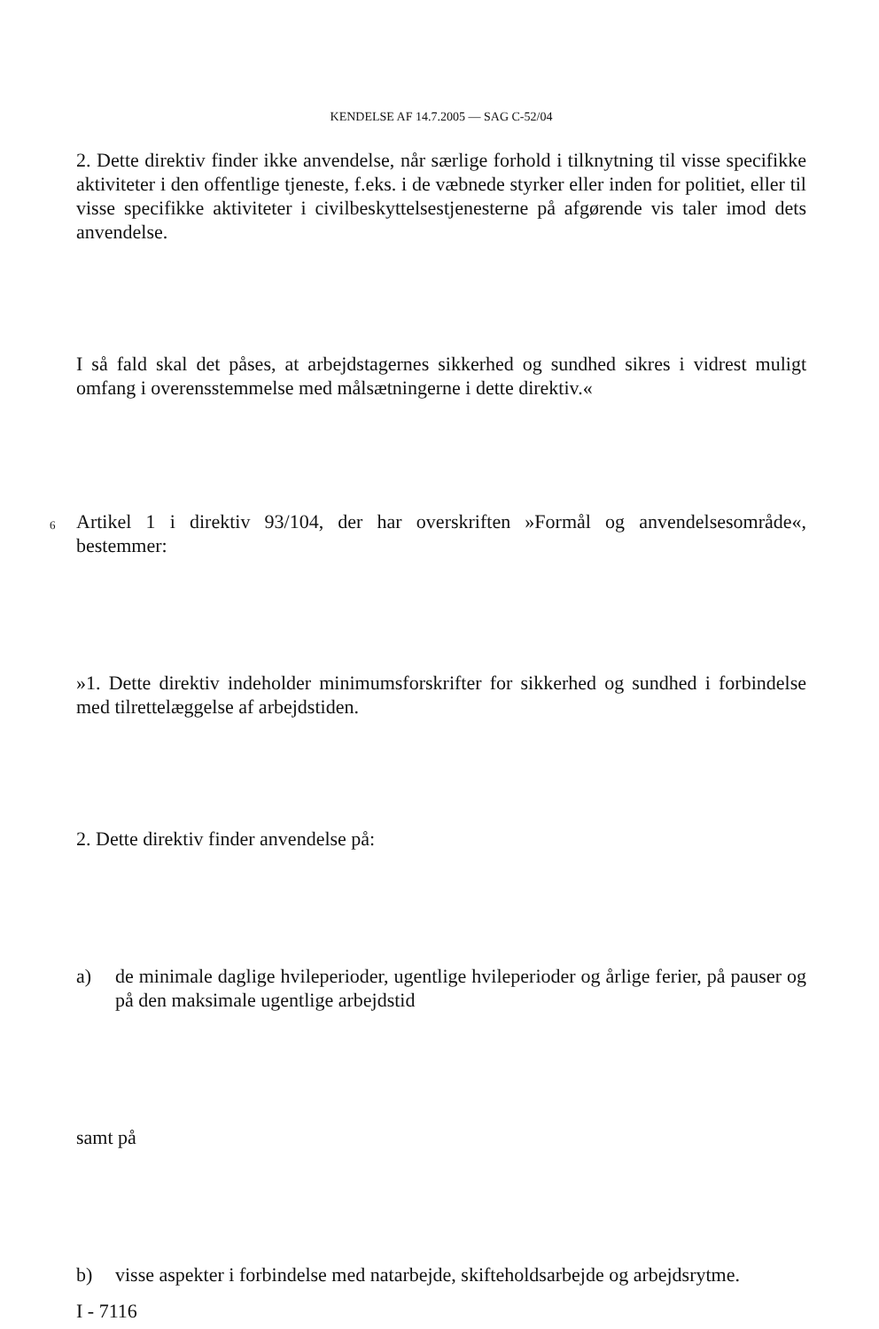KENDELSE AF 14.7.2005 — SAG C-52/04
2. Dette direktiv finder ikke anvendelse, når særlige forhold i tilknytning til visse specifikke aktiviteter i den offentlige tjeneste, f.eks. i de væbnede styrker eller inden for politiet, eller til visse specifikke aktiviteter i civilbeskyttelsestjenesterne på afgørende vis taler imod dets anvendelse.
I så fald skal det påses, at arbejdstagernes sikkerhed og sundhed sikres i vidrest muligt omfang i overensstemmelse med målsætningerne i dette direktiv.«
6
Artikel 1 i direktiv 93/104, der har overskriften »Formål og anvendelsesområde«, bestemmer:
»1. Dette direktiv indeholder minimumsforskrifter for sikkerhed og sundhed i forbindelse med tilrettelæggelse af arbejdstiden.
2. Dette direktiv finder anvendelse på:
a) de minimale daglige hvileperioder, ugentlige hvileperioder og årlige ferier, på pauser og på den maksimale ugentlige arbejdstid
samt på
b) visse aspekter i forbindelse med natarbejde, skifteholdsarbejde og arbejdsrytme.
I - 7116